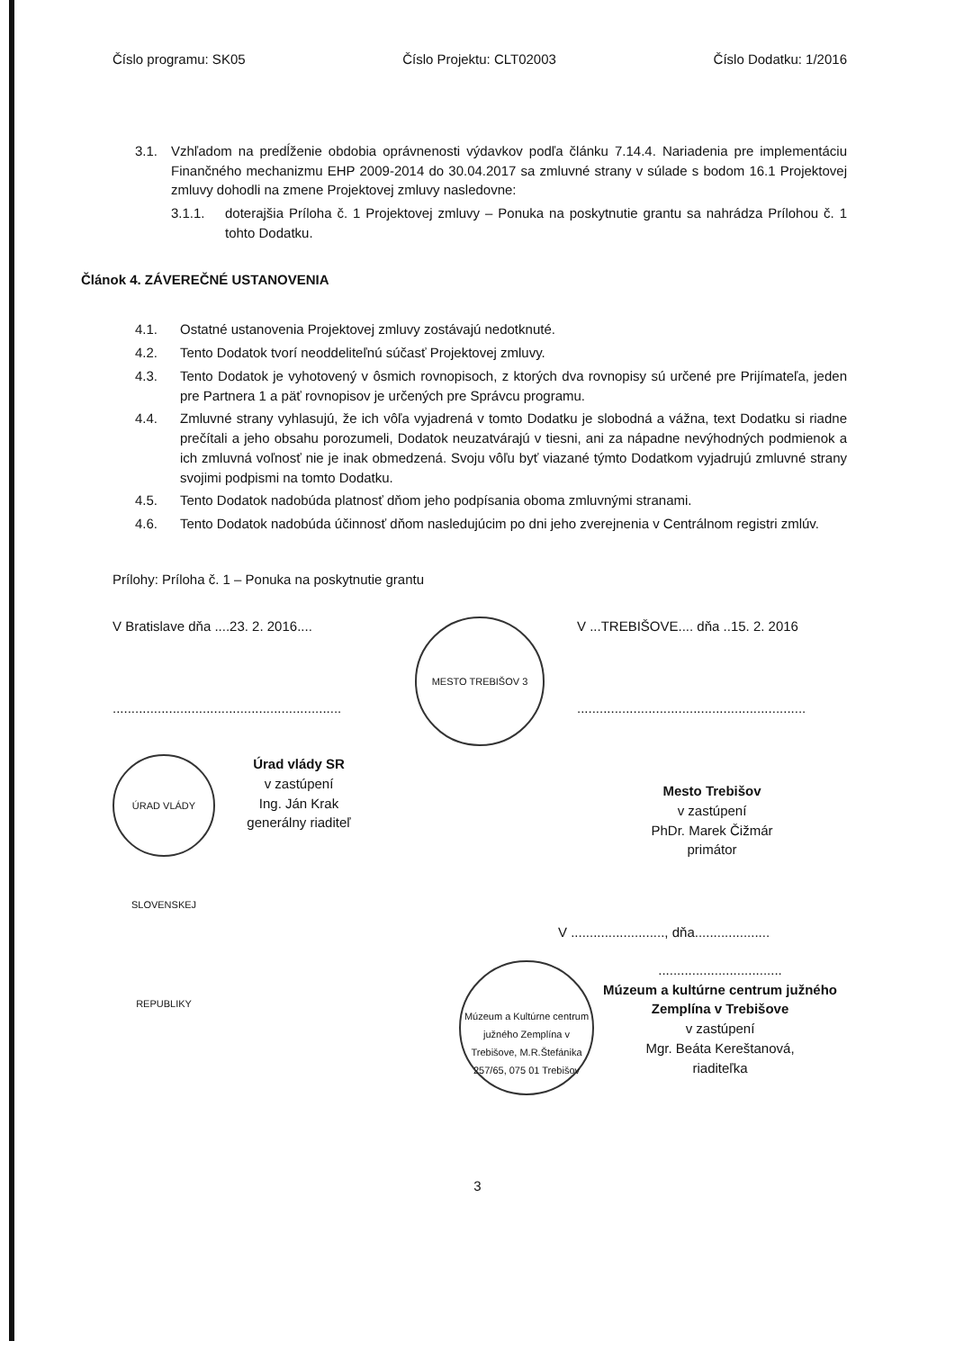Číslo programu: SK05 Číslo Projektu: CLT02003 Číslo Dodatku: 1/2016
3.1. Vzhľadom na predĺženie obdobia oprávnenosti výdavkov podľa článku 7.14.4. Nariadenia pre implementáciu Finančného mechanizmu EHP 2009-2014 do 30.04.2017 sa zmluvné strany v súlade s bodom 16.1 Projektovej zmluvy dohodli na zmene Projektovej zmluvy nasledovne:
3.1.1. doterajšia Príloha č. 1 Projektovej zmluvy – Ponuka na poskytnutie grantu sa nahrádza Prílohou č. 1 tohto Dodatku.
Článok 4. ZÁVEREČNÉ USTANOVENIA
4.1. Ostatné ustanovenia Projektovej zmluvy zostávajú nedotknuté.
4.2. Tento Dodatok tvorí neoddeliteľnú súčasť Projektovej zmluvy.
4.3. Tento Dodatok je vyhotovený v ôsmich rovnopisoch, z ktorých dva rovnopisy sú určené pre Prijímateľa, jeden pre Partnera 1 a päť rovnopisov je určených pre Správcu programu.
4.4. Zmluvné strany vyhlasujú, že ich vôľa vyjadrená v tomto Dodatku je slobodná a vážna, text Dodatku si riadne prečítali a jeho obsahu porozumeli, Dodatok neuzatvárajú v tiesni, ani za nápadne nevýhodných podmienok a ich zmluvná voľnosť nie je inak obmedzená. Svoju vôľu byť viazané týmto Dodatkom vyjadrujú zmluvné strany svojimi podpismi na tomto Dodatku.
4.5. Tento Dodatok nadobúda platnosť dňom jeho podpísania oboma zmluvnými stranami.
4.6. Tento Dodatok nadobúda účinnosť dňom nasledujúcim po dni jeho zverejnenia v Centrálnom registri zmlúv.
Prílohy: Príloha č. 1 – Ponuka na poskytnutie grantu
V Bratislave dňa ....23. 2. 2016....
.............................................................
ÚRAD VLÁDY SLOVENSKEJ REPUBLIKY Úrad vlády SR
v zastúpení
Ing. Ján Krak
generálny riaditeľ
MESTO TREBIŠOV 3
V ...TREBIŠOVE.... dňa ..15. 2. 2016
.............................................................
Mesto Trebišov
v zastúpení
PhDr. Marek Čižmár
primátor
V ........................., dňa....................
Múzeum a Kultúrne centrum južného Zemplína v Trebišove, M.R.Štefánika 257/65, 075 01 Trebišov
.................................
Múzeum a kultúrne centrum južného
Zemplína v Trebišove
v zastúpení
Mgr. Beáta Kereštanová,
riaditeľka
3